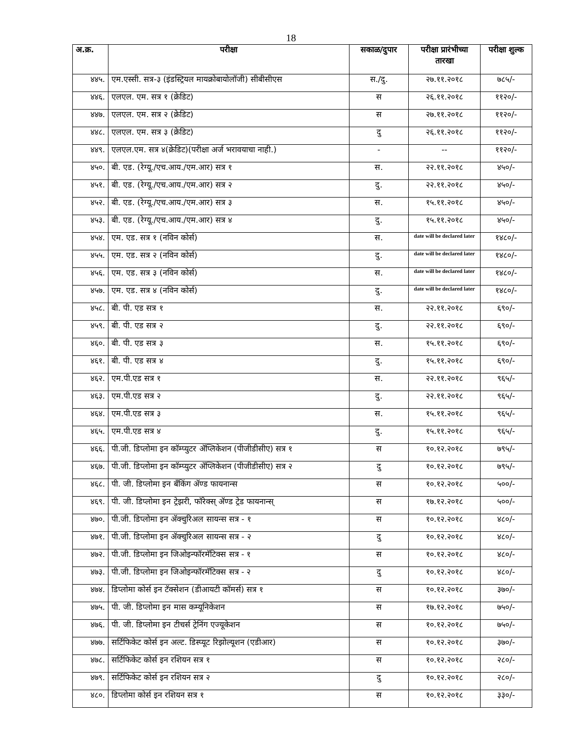18
| अ.क्र. | परीक्षा | सकाळ/दुपार | परीक्षा प्रारंभीच्या तारखा | परीक्षा शुल्क |
| --- | --- | --- | --- | --- |
| ४४५. | एम.एस्सी. सत्र-३ (इंडस्ट्रियल मायक्रोबायोलॉजी) सीबीसीएस | स./दु. | २७.११.२०१८ | ७८५/- |
| ४४६. | एलएल. एम. सत्र १ (क्रेडिट) | स | २६.११.२०१८ | ११२०/- |
| ४४७. | एलएल. एम. सत्र २ (क्रेडिट) | स | २७.११.२०१८ | ११२०/- |
| ४४८. | एलएल. एम. सत्र ३ (क्रेडिट) | दु | २६.११.२०१८ | ११२०/- |
| ४४९. | एलएल.एम. सत्र ४(क्रेडिट)(परीक्षा अर्ज भरावयाचा नाही.) | - | -- | ११२०/- |
| ४५०. | बी. एड. (रेग्यू./एच.आय./एम.आर) सत्र १ | स. | २२.११.२०१८ | ४५०/- |
| ४५१. | बी. एड. (रेग्यू./एच.आय./एम.आर) सत्र २ | दु. | २२.११.२०१८ | ४५०/- |
| ४५२. | बी. एड. (रेग्यू./एच.आय./एम.आर) सत्र ३ | स. | १५.११.२०१८ | ४५०/- |
| ४५३. | बी. एड. (रेग्यू./एच.आय./एम.आर) सत्र ४ | दु. | १५.११.२०१८ | ४५०/- |
| ४५४. | एम. एड. सत्र १ (नविन कोर्स) | स. | date will be declared later | १४८०/- |
| ४५५. | एम. एड. सत्र २ (नविन कोर्स) | दु. | date will be declared later | १४८०/- |
| ४५६. | एम. एड. सत्र ३ (नविन कोर्स) | स. | date will be declared later | १४८०/- |
| ४५७. | एम. एड. सत्र ४ (नविन कोर्स) | दु. | date will be declared later | १४८०/- |
| ४५८. | बी. पी. एड सत्र १ | स. | २२.११.२०१८ | ६९०/- |
| ४५९. | बी. पी. एड सत्र २ | दु. | २२.११.२०१८ | ६९०/- |
| ४६०. | बी. पी. एड सत्र ३ | स. | १५.११.२०१८ | ६९०/- |
| ४६१. | बी. पी. एड सत्र ४ | दु. | १५.११.२०१८ | ६९०/- |
| ४६२. | एम.पी.एड सत्र १ | स. | २२.११.२०१८ | ९६५/- |
| ४६३. | एम.पी.एड सत्र २ | दु. | २२.११.२०१८ | ९६५/- |
| ४६४. | एम.पी.एड सत्र ३ | स. | १५.११.२०१८ | ९६५/- |
| ४६५. | एम.पी.एड सत्र ४ | दु. | १५.११.२०१८ | ९६५/- |
| ४६६. | पी.जी. डिप्लोमा इन कॉम्प्युटर ॲप्लिकेशन (पीजीडीसीए) सत्र १ | स | १०.१२.२०१८ | ७९५/- |
| ४६७. | पी.जी. डिप्लोमा इन कॉम्प्युटर ॲप्लिकेशन (पीजीडीसीए) सत्र २ | दु | १०.१२.२०१८ | ७९५/- |
| ४६८. | पी. जी. डिप्लोमा इन बॅंकिंग ॲण्ड फायनान्स | स | १०.१२.२०१८ | ५००/- |
| ४६९. | पी. जी. डिप्लोमा इन ट्रेझरी, फॉरेक्स् ॲण्ड ट्रेड फायनान्स् | स | १७.१२.२०१८ | ५००/- |
| ४७०. | पी.जी. डिप्लोमा इन ॲक्चुरिअल सायन्स सत्र - १ | स | १०.१२.२०१८ | ४८०/- |
| ४७१. | पी.जी. डिप्लोमा इन ॲक्चुरिअल सायन्स सत्र - २ | दु | १०.१२.२०१८ | ४८०/- |
| ४७२. | पी.जी. डिप्लोमा इन जिओइन्फॉरमॅटिक्स सत्र - १ | स | १०.१२.२०१८ | ४८०/- |
| ४७३. | पी.जी. डिप्लोमा इन जिओइन्फॉरमॅटिक्स सत्र - २ | दु | १०.१२.२०१८ | ४८०/- |
| ४७४. | डिप्लोमा कोर्स इन टॅक्सेशन (डीआयटी कॉमर्स) सत्र १ | स | १०.१२.२०१८ | ३७०/- |
| ४७५. | पी. जी. डिप्लोमा इन मास कम्यूनिकेशन | स | १७.१२.२०१८ | ७५०/- |
| ४७६. | पी. जी. डिप्लोमा इन टीचर्स ट्रेनिंग एज्यूकेशन | स | १०.१२.२०१८ | ७५०/- |
| ४७७. | सर्टिफिकेट कोर्स इन अल्ट. डिस्प्यूट रिझोल्यूशन (एडीआर) | स | १०.१२.२०१८ | ३७०/- |
| ४७८. | सर्टिफिकेट कोर्स इन रशियन सत्र १ | स | १०.१२.२०१८ | २८०/- |
| ४७९. | सर्टिफिकेट कोर्स इन रशियन सत्र २ | दु | १०.१२.२०१८ | २८०/- |
| ४८०. | डिप्लोमा कोर्स इन रशियन सत्र १ | स | १०.१२.२०१८ | ३३०/- |